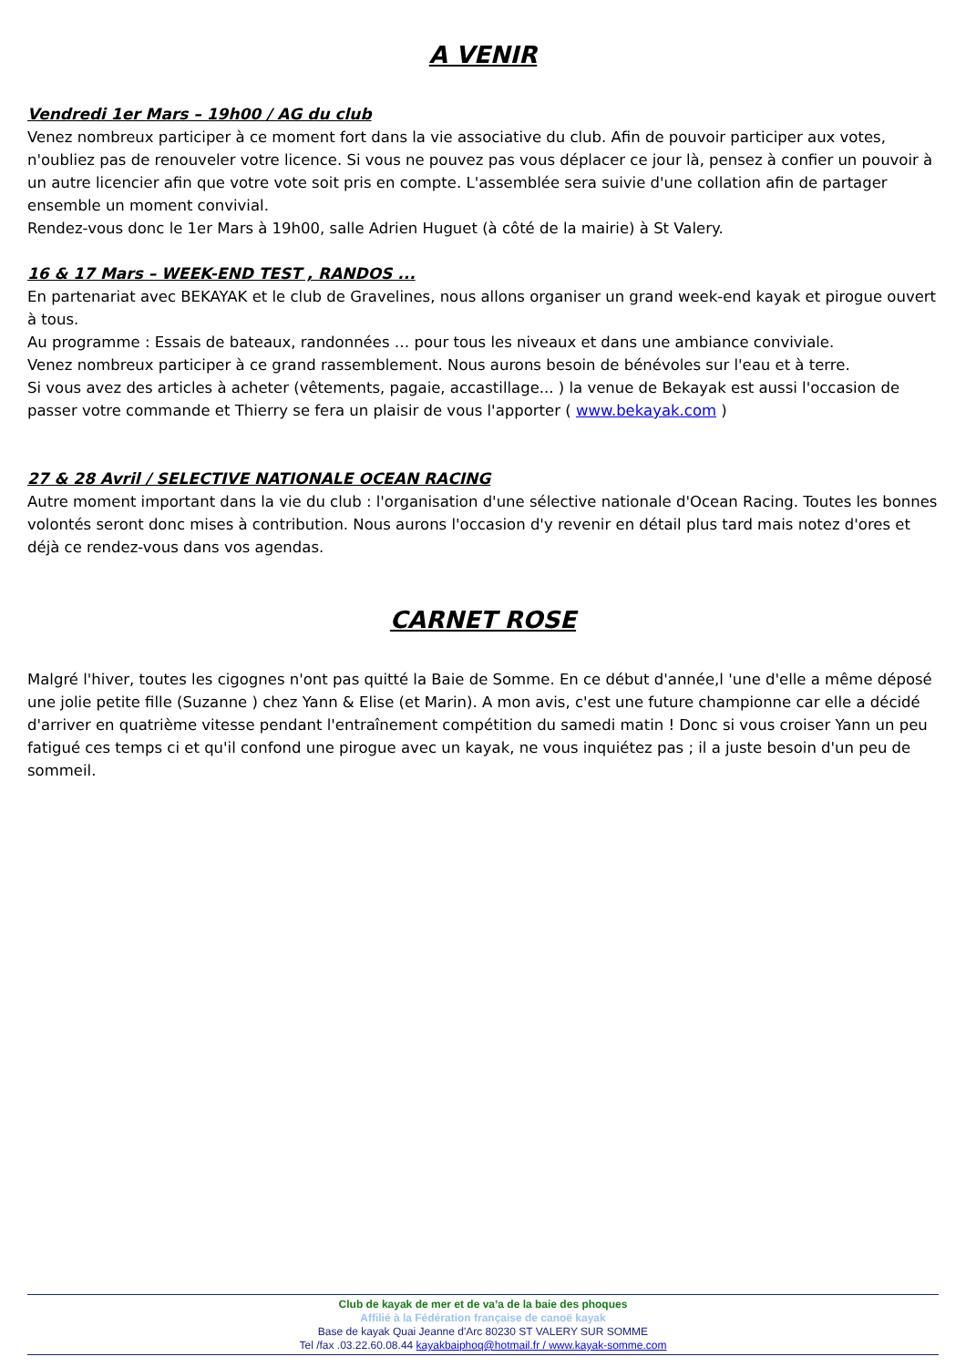A VENIR
Vendredi 1er Mars – 19h00 / AG du club
Venez nombreux participer à ce moment fort dans la vie associative du club. Afin de pouvoir participer aux votes, n'oubliez pas de renouveler votre licence. Si vous ne pouvez pas vous déplacer ce jour là, pensez à confier un pouvoir à un autre licencier afin que votre vote soit pris en compte. L'assemblée sera suivie d'une collation afin de partager ensemble un moment convivial.
Rendez-vous donc le 1er Mars à 19h00, salle Adrien Huguet (à côté de la mairie) à St Valery.
16 & 17 Mars – WEEK-END TEST , RANDOS ...
En partenariat avec BEKAYAK et le club de Gravelines, nous allons organiser un grand week-end kayak et pirogue ouvert à tous.
Au programme : Essais de bateaux, randonnées … pour tous les niveaux et dans une ambiance conviviale.
Venez nombreux participer à ce grand rassemblement. Nous aurons besoin de bénévoles sur l'eau et à terre.
Si vous avez des articles à acheter (vêtements, pagaie, accastillage... ) la venue de Bekayak est aussi l'occasion de passer votre commande et Thierry se fera un plaisir de vous l'apporter ( www.bekayak.com )
27 & 28 Avril / SELECTIVE NATIONALE OCEAN RACING
Autre moment important dans la vie du club : l'organisation d'une sélective nationale d'Ocean Racing. Toutes les bonnes volontés seront donc mises à contribution. Nous aurons l'occasion d'y revenir en détail plus tard mais notez d'ores et déjà ce rendez-vous dans vos agendas.
CARNET ROSE
Malgré l'hiver, toutes les cigognes n'ont pas quitté la Baie de Somme. En ce début d'année,l 'une d'elle a même déposé une jolie petite fille (Suzanne ) chez Yann & Elise (et Marin). A mon avis, c'est une future championne car elle a décidé d'arriver en quatrième vitesse pendant l'entraînement compétition du samedi matin ! Donc si vous croiser Yann un peu fatigué ces temps ci et qu'il confond une pirogue avec un kayak, ne vous inquiétez pas ; il a juste besoin d'un peu de sommeil.
Club de kayak de mer et de va’a de la baie des phoques
Affilié à la Fédération française de canoë kayak
Base de kayak Quai Jeanne d'Arc 80230 ST VALERY SUR SOMME
Tel /fax .03.22.60.08.44 kayakbaiphoq@hotmail.fr / www.kayak-somme.com